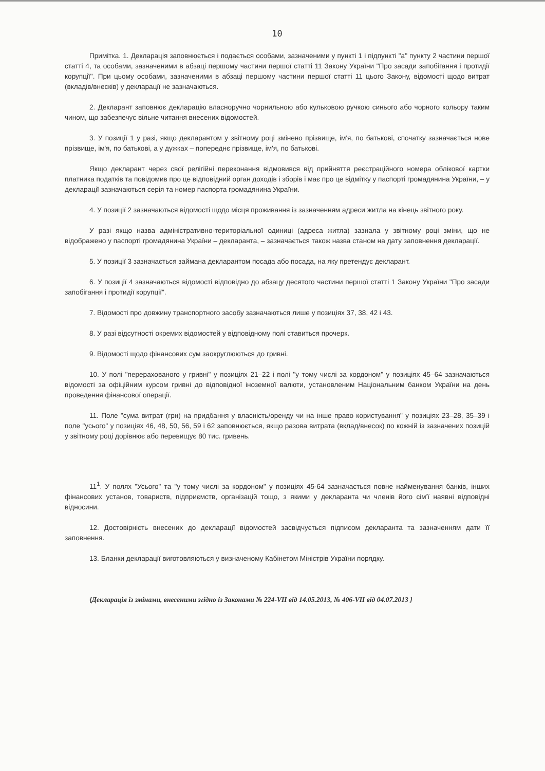10
Примітка. 1. Декларація заповнюється і подається особами, зазначеними у пункті 1 і підпункті "а" пункту 2 частини першої статті 4, та особами, зазначеними в абзаці першому частини першої статті 11 Закону України "Про засади запобігання і протидії корупції". При цьому особами, зазначеними в абзаці першому частини першої статті 11 цього Закону, відомості щодо витрат (вкладів/внесків) у декларації не зазначаються.
2. Декларант заповнює декларацію власноручно чорнильною або кульковою ручкою синього або чорного кольору таким чином, що забезпечує вільне читання внесених відомостей.
3. У позиції 1 у разі, якщо декларантом у звітному році змінено прізвище, ім'я, по батькові, спочатку зазначається нове прізвище, ім'я, по батькові, а у дужках – попереднє прізвище, ім'я, по батькові.
Якщо декларант через свої релігійні переконання відмовився від прийняття реєстраційного номера облікової картки платника податків та повідомив про це відповідний орган доходів і зборів і має про це відмітку у паспорті громадянина України, – у декларації зазначаються серія та номер паспорта громадянина України.
4. У позиції 2 зазначаються відомості щодо місця проживання із зазначенням адреси житла на кінець звітного року.
У разі якщо назва адміністративно-територіальної одиниці (адреса житла) зазнала у звітному році зміни, що не відображено у паспорті громадянина України – декларанта, – зазначається також назва станом на дату заповнення декларації.
5. У позиції 3 зазначається займана декларантом посада або посада, на яку претендує декларант.
6. У позиції 4 зазначаються відомості відповідно до абзацу десятого частини першої статті 1 Закону України "Про засади запобігання і протидії корупції".
7. Відомості про довжину транспортного засобу зазначаються лише у позиціях 37, 38, 42 і 43.
8. У разі відсутності окремих відомостей у відповідному полі ставиться прочерк.
9. Відомості щодо фінансових сум заокруглюються до гривні.
10. У полі "перерахованого у гривні" у позиціях 21–22 і полі "у тому числі за кордоном" у позиціях 45–64 зазначаються відомості за офіційним курсом гривні до відповідної іноземної валюти, установленим Національним банком України на день проведення фінансової операції.
11. Поле "сума витрат (грн) на придбання у власність/оренду чи на інше право користування" у позиціях 23–28, 35–39 і поле "усього" у позиціях 46, 48, 50, 56, 59 і 62 заповнюється, якщо разова витрата (вклад/внесок) по кожній із зазначених позицій у звітному році дорівнює або перевищує 80 тис. гривень.
11<sup>1</sup>. У полях "Усього" та "у тому числі за кордоном" у позиціях 45-64 зазначається повне найменування банків, інших фінансових установ, товариств, підприємств, організацій тощо, з якими у декларанта чи членів його сім'ї наявні відповідні відносини.
12. Достовірність внесених до декларації відомостей засвідчується підписом декларанта та зазначенням дати її заповнення.
13. Бланки декларації виготовляються у визначеному Кабінетом Міністрів України порядку.
{Декларація із змінами, внесеними згідно із Законами № 224-VII від 14.05.2013, № 406-VII від 04.07.2013 }